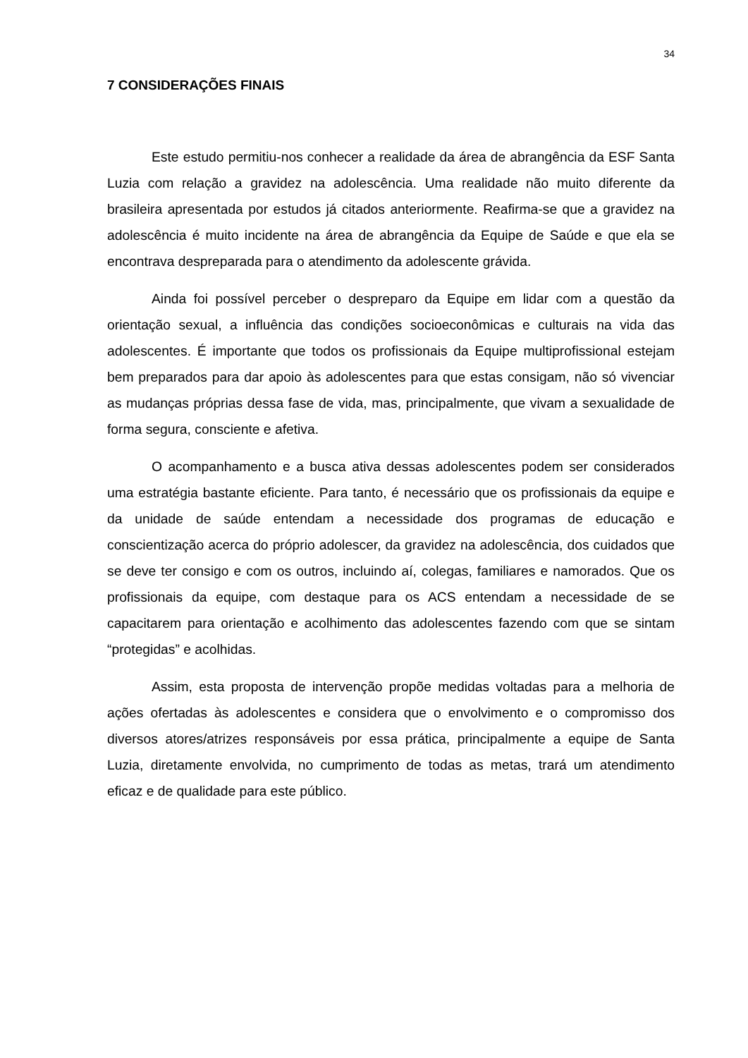34
7 CONSIDERAÇÕES FINAIS
Este estudo permitiu-nos conhecer a realidade da área de abrangência da ESF Santa Luzia com relação a gravidez na adolescência. Uma realidade não muito diferente da brasileira apresentada por estudos já citados anteriormente. Reafirma-se que a gravidez na adolescência é muito incidente na área de abrangência da Equipe de Saúde e que ela se encontrava despreparada para o atendimento da adolescente grávida.
Ainda foi possível perceber o despreparo da Equipe em lidar com a questão da orientação sexual, a influência das condições socioeconômicas e culturais na vida das adolescentes. É importante que todos os profissionais da Equipe multiprofissional estejam bem preparados para dar apoio às adolescentes para que estas consigam, não só vivenciar as mudanças próprias dessa fase de vida, mas, principalmente, que vivam a sexualidade de forma segura, consciente e afetiva.
O acompanhamento e a busca ativa dessas adolescentes podem ser considerados uma estratégia bastante eficiente. Para tanto, é necessário que os profissionais da equipe e da unidade de saúde entendam a necessidade dos programas de educação e conscientização acerca do próprio adolescer, da gravidez na adolescência, dos cuidados que se deve ter consigo e com os outros, incluindo aí, colegas, familiares e namorados. Que os profissionais da equipe, com destaque para os ACS entendam a necessidade de se capacitarem para orientação e acolhimento das adolescentes fazendo com que se sintam “protegidas” e acolhidas.
Assim, esta proposta de intervenção propõe medidas voltadas para a melhoria de ações ofertadas às adolescentes e considera que o envolvimento e o compromisso dos diversos atores/atrizes responsáveis por essa prática, principalmente a equipe de Santa Luzia, diretamente envolvida, no cumprimento de todas as metas, trará um atendimento eficaz e de qualidade para este público.